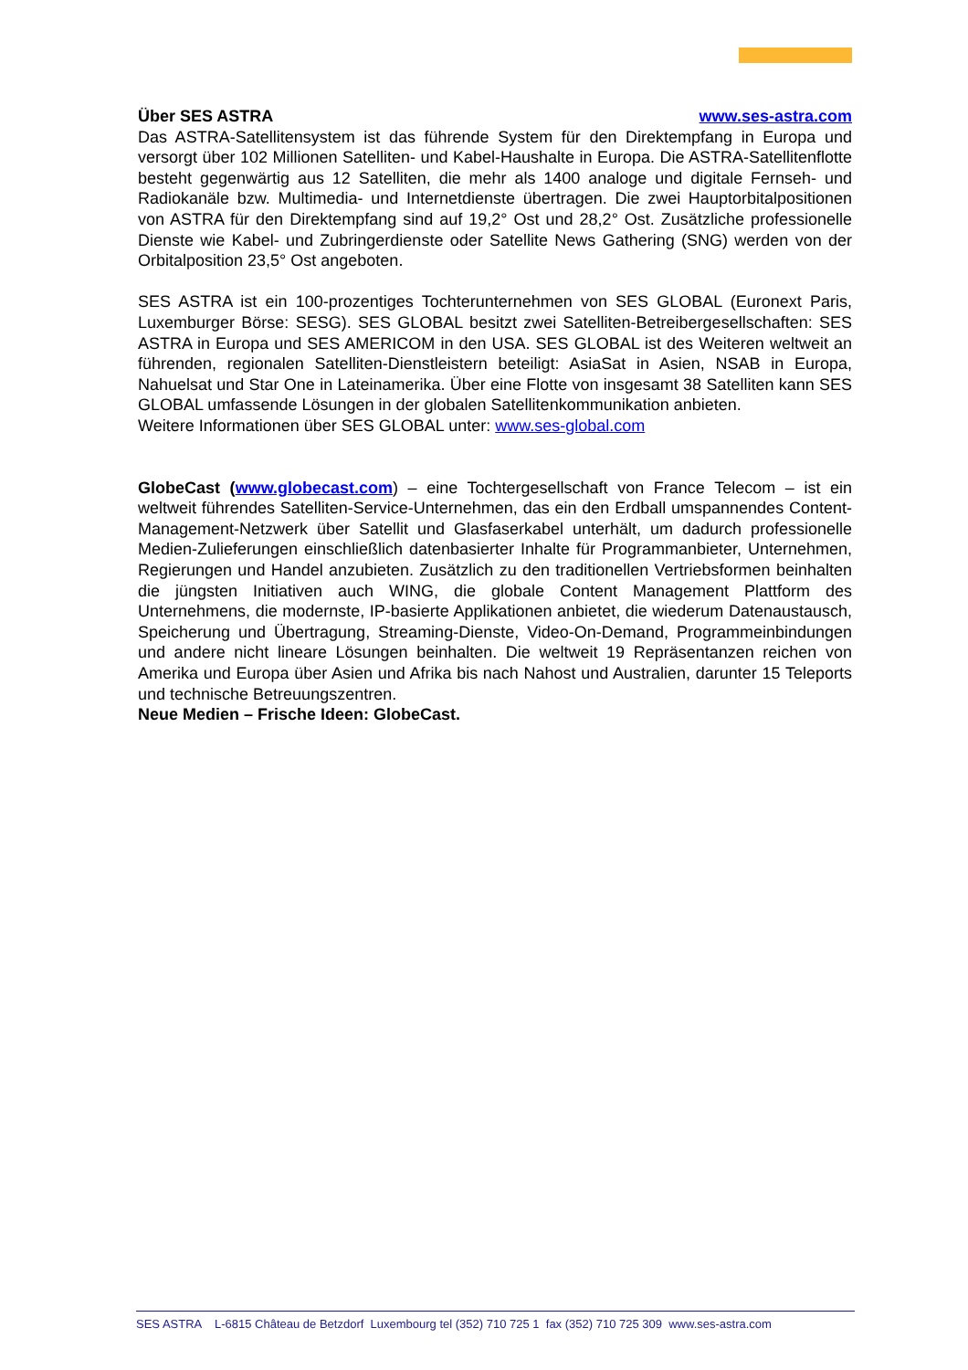Über SES ASTRA www.ses-astra.com
Das ASTRA-Satellitensystem ist das führende System für den Direktempfang in Europa und versorgt über 102 Millionen Satelliten- und Kabel-Haushalte in Europa. Die ASTRA-Satellitenflotte besteht gegenwärtig aus 12 Satelliten, die mehr als 1400 analoge und digitale Fernseh- und Radiokanäle bzw. Multimedia- und Internetdienste übertragen. Die zwei Hauptorbitalpositionen von ASTRA für den Direktempfang sind auf 19,2° Ost und 28,2° Ost. Zusätzliche professionelle Dienste wie Kabel- und Zubringerdienste oder Satellite News Gathering (SNG) werden von der Orbitalposition 23,5° Ost angeboten.
SES ASTRA ist ein 100-prozentiges Tochterunternehmen von SES GLOBAL (Euronext Paris, Luxemburger Börse: SESG). SES GLOBAL besitzt zwei Satelliten-Betreibergesellschaften: SES ASTRA in Europa und SES AMERICOM in den USA. SES GLOBAL ist des Weiteren weltweit an führenden, regionalen Satelliten-Dienstleistern beteiligt: AsiaSat in Asien, NSAB in Europa, Nahuelsat und Star One in Lateinamerika. Über eine Flotte von insgesamt 38 Satelliten kann SES GLOBAL umfassende Lösungen in der globalen Satellitenkommunikation anbieten.
Weitere Informationen über SES GLOBAL unter: www.ses-global.com
GlobeCast (www.globecast.com) – eine Tochtergesellschaft von France Telecom – ist ein weltweit führendes Satelliten-Service-Unternehmen, das ein den Erdball umspannendes Content-Management-Netzwerk über Satellit und Glasfaserkabel unterhält, um dadurch professionelle Medien-Zulieferungen einschließlich datenbasierter Inhalte für Programmanbieter, Unternehmen, Regierungen und Handel anzubieten. Zusätzlich zu den traditionellen Vertriebsformen beinhalten die jüngsten Initiativen auch WING, die globale Content Management Plattform des Unternehmens, die modernste, IP-basierte Applikationen anbietet, die wiederum Datenaustausch, Speicherung und Übertragung, Streaming-Dienste, Video-On-Demand, Programmeinbindungen und andere nicht lineare Lösungen beinhalten. Die weltweit 19 Repräsentanzen reichen von Amerika und Europa über Asien und Afrika bis nach Nahost und Australien, darunter 15 Teleports und technische Betreuungszentren.
Neue Medien – Frische Ideen: GlobeCast.
SES ASTRA L-6815 Château de Betzdorf Luxembourg tel (352) 710 725 1 fax (352) 710 725 309 www.ses-astra.com